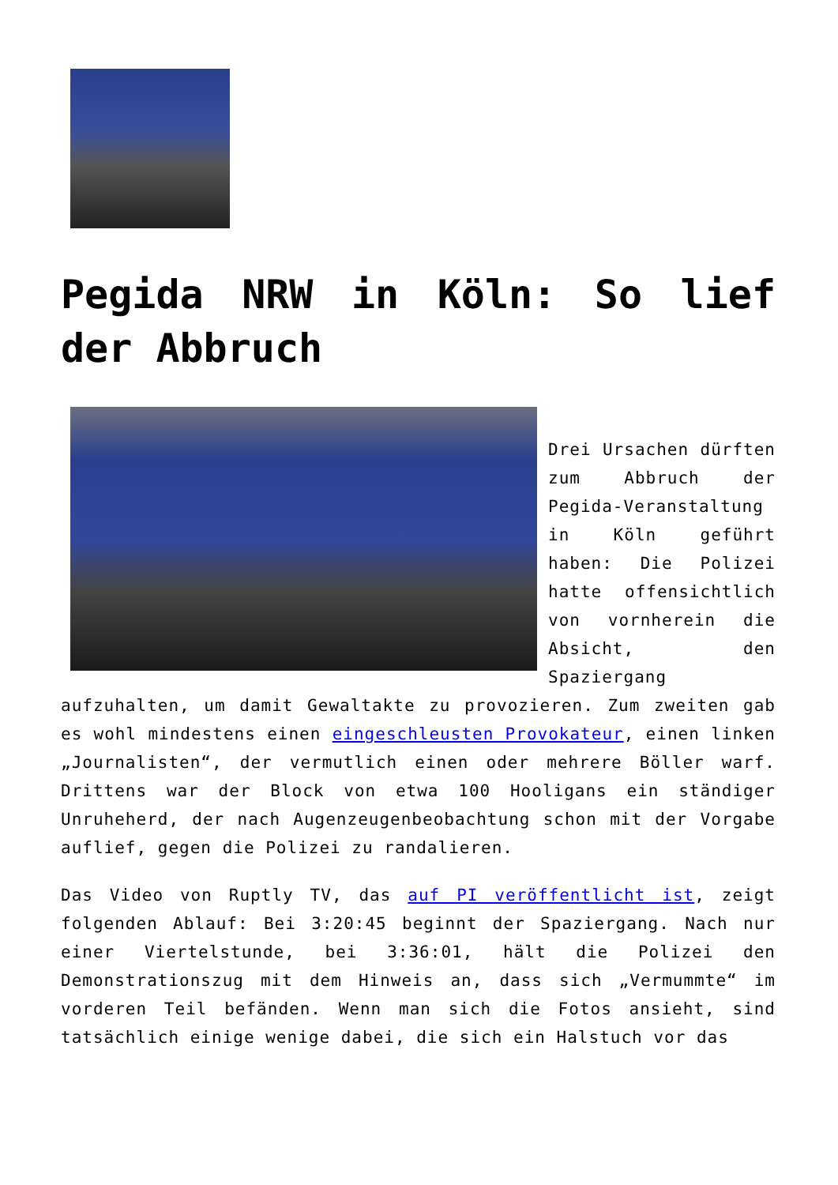Pegida NRW in Köln: So lief der Abbruch
Drei Ursachen dürften zum Abbruch der Pegida-Veranstaltung in Köln geführt haben: Die Polizei hatte offensichtlich von vornherein die Absicht, den Spaziergang aufzuhalten, um damit Gewaltakte zu provozieren. Zum zweiten gab es wohl mindestens einen eingeschleusten Provokateur, einen linken „Journalisten“, der vermutlich einen oder mehrere Böller warf. Drittens war der Block von etwa 100 Hooligans ein ständiger Unruheherd, der nach Augenzeugenbeobachtung schon mit der Vorgabe auflief, gegen die Polizei zu randalieren.
Das Video von Ruptly TV, das auf PI veröffentlicht ist, zeigt folgenden Ablauf: Bei 3:20:45 beginnt der Spaziergang. Nach nur einer Viertelstunde, bei 3:36:01, hält die Polizei den Demonstrationszug mit dem Hinweis an, dass sich „Vermummte“ im vorderen Teil befänden. Wenn man sich die Fotos ansieht, sind tatsächlich einige wenige dabei, die sich ein Halstuch vor das